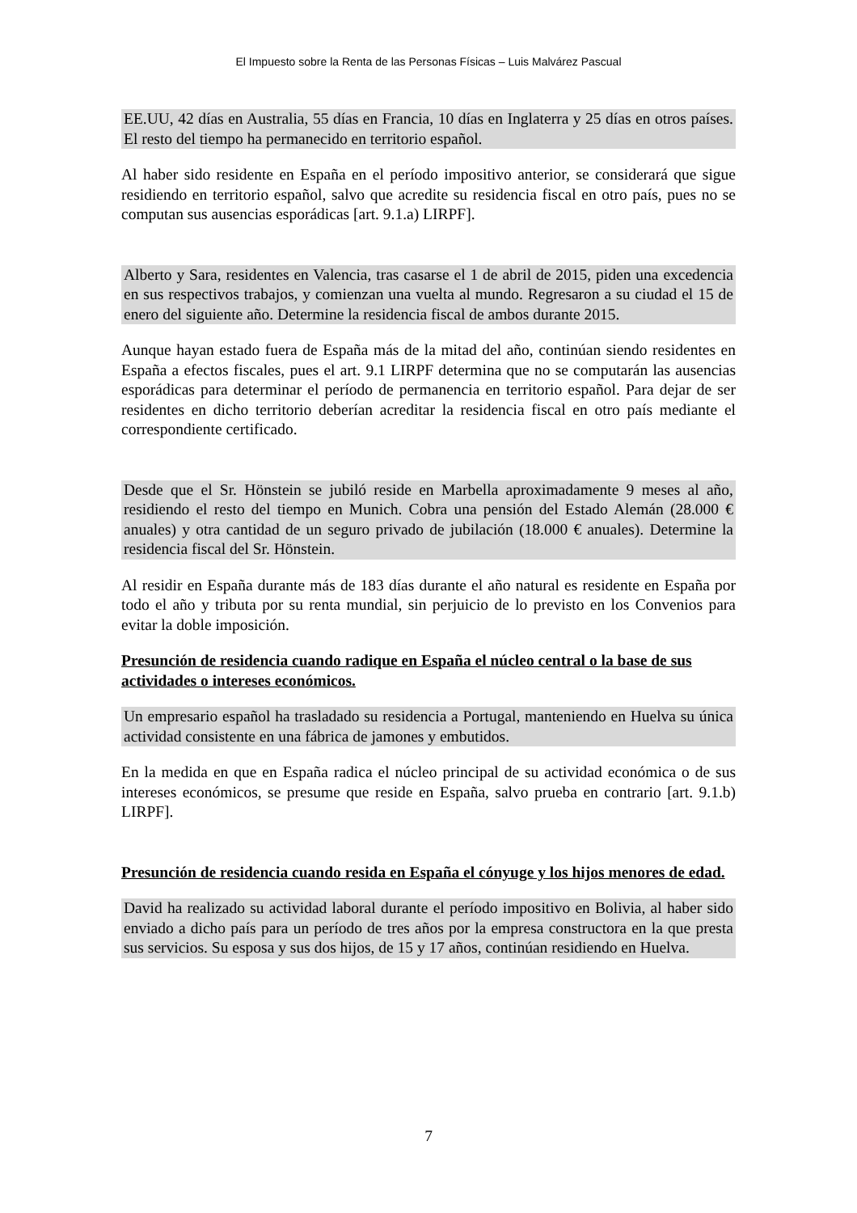El Impuesto sobre la Renta de las Personas Físicas – Luis Malvárez Pascual
EE.UU, 42 días en Australia, 55 días en Francia, 10 días en Inglaterra y 25 días en otros países. El resto del tiempo ha permanecido en territorio español.
Al haber sido residente en España en el período impositivo anterior, se considerará que sigue residiendo en territorio español, salvo que acredite su residencia fiscal en otro país, pues no se computan sus ausencias esporádicas [art. 9.1.a) LIRPF].
Alberto y Sara, residentes en Valencia, tras casarse el 1 de abril de 2015, piden una excedencia en sus respectivos trabajos, y comienzan una vuelta al mundo. Regresaron a su ciudad el 15 de enero del siguiente año. Determine la residencia fiscal de ambos durante 2015.
Aunque hayan estado fuera de España más de la mitad del año, continúan siendo residentes en España a efectos fiscales, pues el art. 9.1 LIRPF determina que no se computarán las ausencias esporádicas para determinar el período de permanencia en territorio español. Para dejar de ser residentes en dicho territorio deberían acreditar la residencia fiscal en otro país mediante el correspondiente certificado.
Desde que el Sr. Hönstein se jubiló reside en Marbella aproximadamente 9 meses al año, residiendo el resto del tiempo en Munich. Cobra una pensión del Estado Alemán (28.000 € anuales) y otra cantidad de un seguro privado de jubilación (18.000 € anuales). Determine la residencia fiscal del Sr. Hönstein.
Al residir en España durante más de 183 días durante el año natural es residente en España por todo el año y tributa por su renta mundial, sin perjuicio de lo previsto en los Convenios para evitar la doble imposición.
Presunción de residencia cuando radique en España el núcleo central o la base de sus actividades o intereses económicos.
Un empresario español ha trasladado su residencia a Portugal, manteniendo en Huelva su única actividad consistente en una fábrica de jamones y embutidos.
En la medida en que en España radica el núcleo principal de su actividad económica o de sus intereses económicos, se presume que reside en España, salvo prueba en contrario [art. 9.1.b) LIRPF].
Presunción de residencia cuando resida en España el cónyuge y los hijos menores de edad.
David ha realizado su actividad laboral durante el período impositivo en Bolivia, al haber sido enviado a dicho país para un período de tres años por la empresa constructora en la que presta sus servicios. Su esposa y sus dos hijos, de 15 y 17 años, continúan residiendo en Huelva.
7